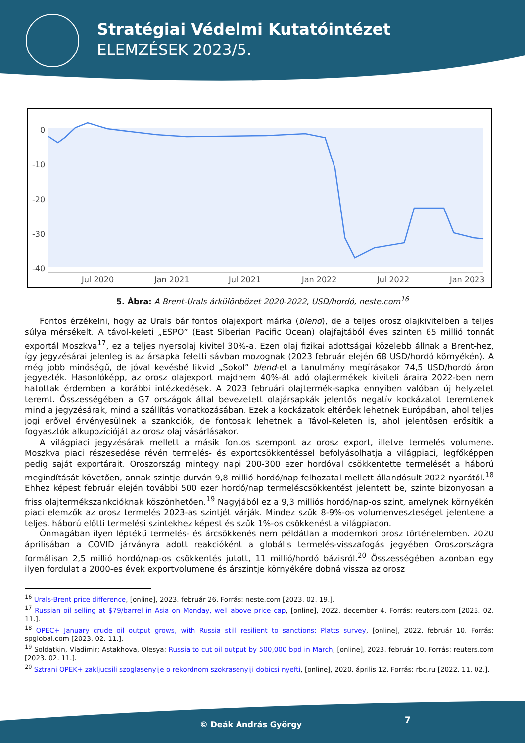Stratégiai Védelmi Kutatóintézet
ELEMZÉSEK 2023/5.
0
-10
-20
-30
-40
Jul 2020
Jan 2021
Jul 2021
Jan 2022
Jul 2022
Jan 2023
5. Ábra: A Brent-Urals árkülönbözet 2020-2022, USD/hordó, neste.com<sup>16</sup>
Fontos érzékelni, hogy az Urals bár fontos olajexport márka (blend), de a teljes orosz olajkivitelben a teljes súlya mérsékelt. A távol-keleti „ESPO” (East Siberian Pacific Ocean) olajfajtából éves szinten 65 millió tonnát exportál Moszkva<sup>17</sup>, ez a teljes nyersolaj kivitel 30%-a. Ezen olaj fizikai adottságai közelebb állnak a Brent-hez, így jegyzésárai jelenleg is az ársapka feletti sávban mozognak (2023 február elején 68 USD/hordó környékén). A még jobb minőségű, de jóval kevésbé likvid „Sokol” blend-et a tanulmány megírásakor 74,5 USD/hordó áron jegyezték. Hasonlóképp, az orosz olajexport majdnem 40%-át adó olajtermékek kiviteli áraira 2022-ben nem hatottak érdemben a korábbi intézkedések. A 2023 februári olajtermék-sapka ennyiben valóban új helyzetet teremt. Összességében a G7 országok által bevezetett olajársapkák jelentős negatív kockázatot teremtenek mind a jegyzésárak, mind a szállítás vonatkozásában. Ezek a kockázatok eltérőek lehetnek Európában, ahol teljes jogi erővel érvényesülnek a szankciók, de fontosak lehetnek a Távol-Keleten is, ahol jelentősen erősítik a fogyasztók alkupozícióját az orosz olaj vásárlásakor.
A világpiaci jegyzésárak mellett a másik fontos szempont az orosz export, illetve termelés volumene. Moszkva piaci részesedése révén termelés- és exportcsökkentéssel befolyásolhatja a világpiaci, legfőképpen pedig saját exportárait. Oroszország mintegy napi 200-300 ezer hordóval csökkentette termelését a háború megindítását követően, annak szintje durván 9,8 millió hordó/nap felhozatal mellett állandósult 2022 nyarától.<sup>18</sup> Ehhez képest február elején további 500 ezer hordó/nap termeléscsökkentést jelentett be, szinte bizonyosan a friss olajtermékszankcióknak köszönhetően.<sup>19</sup> Nagyjából ez a 9,3 milliós hordó/nap-os szint, amelynek környékén piaci elemzők az orosz termelés 2023-as szintjét várják. Mindez szűk 8-9%-os volumenveszteséget jelentene a teljes, háború előtti termelési szintekhez képest és szűk 1%-os csökkenést a világpiacon.
Önmagában ilyen léptékű termelés- és árcsökkenés nem példátlan a modernkori orosz történelemben. 2020 áprilisában a COVID járványra adott reakcióként a globális termelés-visszafogás jegyében Oroszországra formálisan 2,5 millió hordó/nap-os csökkentés jutott, 11 millió/hordó bázisról.<sup>20</sup> Összességében azonban egy ilyen fordulat a 2000-es évek exportvolumene és árszintje környékére dobná vissza az orosz
<sup>16</sup> Urals-Brent price difference, [online], 2023. február 26. Forrás: neste.com [2023. 02. 19.].
<sup>17</sup> Russian oil selling at $79/barrel in Asia on Monday, well above price cap, [online], 2022. december 4. Forrás: reuters.com [2023. 02. 11.].
<sup>18</sup> OPEC+ January crude oil output grows, with Russia still resilient to sanctions: Platts survey, [online], 2022. február 10. Forrás: spglobal.com [2023. 02. 11.].
<sup>19</sup> Soldatkin, Vladimir; Astakhova, Olesya: Russia to cut oil output by 500,000 bpd in March, [online], 2023. február 10. Forrás: reuters.com [2023. 02. 11.].
<sup>20</sup> Sztrani OPEK+ zakljucsili szoglasenyije o rekordnom szokrasenyiji dobicsi nyefti, [online], 2020. április 12. Forrás: rbc.ru [2022. 11. 02.].
© Deák András György 7